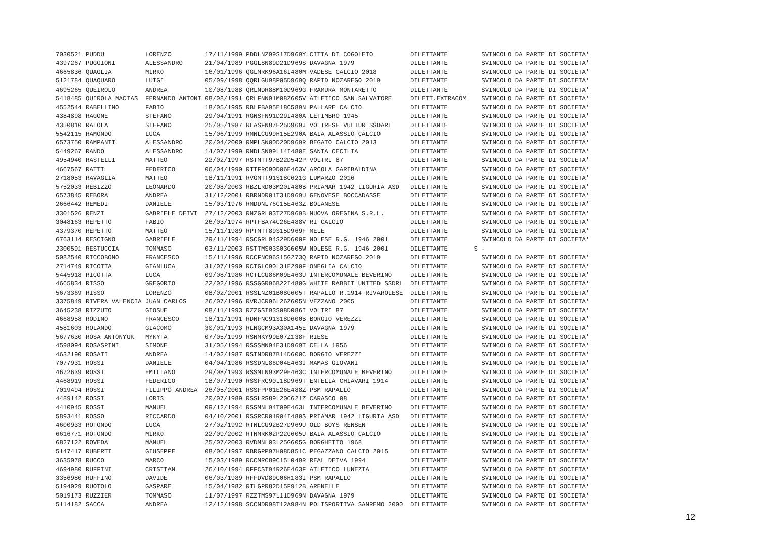| 7030521 PUDDU | LORENZO | 17/11/1999 PDDLNZ99S17D969Y CITTA DI COGOLETO | DILETTANTE | SVINCOLO DA PARTE DI SOCIETA' |
| 4397267 PUGGIONI | ALESSANDRO | 21/04/1989 PGGLSN89D21D969S DAVAGNA 1979 | DILETTANTE | SVINCOLO DA PARTE DI SOCIETA' |
| 4665836 QUAGLIA | MIRKO | 16/01/1996 QGLMRK96A16I480M VADESE CALCIO 2018 | DILETTANTE | SVINCOLO DA PARTE DI SOCIETA' |
| 5121784 QUAQUARO | LUIGI | 05/09/1998 QQRLGU98P05D969Q RAPID NOZAREGO 2019 | DILETTANTE | SVINCOLO DA PARTE DI SOCIETA' |
| 4695265 QUEIROLO | ANDREA | 10/08/1988 QRLNDR88M10D969G FRAMURA MONTARETTO | DILETTANTE | SVINCOLO DA PARTE DI SOCIETA' |
| 5418485 QUIROLA MACIAS | FERNANDO ANTONI | 08/08/1991 QRLFNN91M08Z605V ATLETICO SAN SALVATORE | DILETT.EXTRACOM | SVINCOLO DA PARTE DI SOCIETA' |
| 4552544 RABELLINO | FABIO | 18/05/1995 RBLFBA95E18C589N PALLARE CALCIO | DILETTANTE | SVINCOLO DA PARTE DI SOCIETA' |
| 4384898 RAGONE | STEFANO | 29/04/1991 RGNSFN91D29I480A LETIMBRO 1945 | DILETTANTE | SVINCOLO DA PARTE DI SOCIETA' |
| 4350810 RAIOLA | STEFANO | 25/05/1987 RLASFN87E25D969J VOLTRESE VULTUR SSDARL | DILETTANTE | SVINCOLO DA PARTE DI SOCIETA' |
| 5542115 RAMONDO | LUCA | 15/06/1999 RMNLCU99H15E290A BAIA ALASSIO CALCIO | DILETTANTE | SVINCOLO DA PARTE DI SOCIETA' |
| 6573750 RAMPANTI | ALESSANDRO | 20/04/2000 RMPLSN00D20D969R BEGATO CALCIO 2013 | DILETTANTE | SVINCOLO DA PARTE DI SOCIETA' |
| 5449267 RANDO | ALESSANDRO | 14/07/1999 RNDLSN99L14I480E SANTA CECILIA | DILETTANTE | SVINCOLO DA PARTE DI SOCIETA' |
| 4954940 RASTELLI | MATTEO | 22/02/1997 RSTMTT97B22D542P VOLTRI 87 | DILETTANTE | SVINCOLO DA PARTE DI SOCIETA' |
| 4667567 RATTI | FEDERICO | 06/04/1990 RTTFRC90D06E463V ARCOLA GARIBALDINA | DILETTANTE | SVINCOLO DA PARTE DI SOCIETA' |
| 2718053 RAVAGLIA | MATTEO | 18/11/1991 RVGMTT91S18C621G LUMARZO 2016 | DILETTANTE | SVINCOLO DA PARTE DI SOCIETA' |
| 5752033 REBIZZO | LEONARDO | 20/08/2003 RBZLRD03M20I480B PRIAMAR 1942 LIGURIA ASD | DILETTANTE | SVINCOLO DA PARTE DI SOCIETA' |
| 6573845 REBORA | ANDREA | 31/12/2001 RBRNDR01T31D969U GENOVESE BOCCADASSE | DILETTANTE | SVINCOLO DA PARTE DI SOCIETA' |
| 2666442 REMEDI | DANIELE | 15/03/1976 RMDDNL76C15E463Z BOLANESE | DILETTANTE | SVINCOLO DA PARTE DI SOCIETA' |
| 3301526 RENZI | GABRIELE DEIVI | 27/12/2003 RNZGRL03T27D969B NUOVA OREGINA S.R.L. | DILETTANTE | SVINCOLO DA PARTE DI SOCIETA' |
| 3048163 REPETTO | FABIO | 26/03/1974 RPTFBA74C26E488V RI CALCIO | DILETTANTE | SVINCOLO DA PARTE DI SOCIETA' |
| 4379370 REPETTO | MATTEO | 15/11/1989 RPTMTT89S15D969F MELE | DILETTANTE | SVINCOLO DA PARTE DI SOCIETA' |
| 6763114 RESCIGNO | GABRIELE | 29/11/1994 RSCGRL94S29D600F NOLESE R.G. 1946 2001 | DILETTANTE | SVINCOLO DA PARTE DI SOCIETA' |
| 2300591 RESTUCCIA | TOMMASO | 03/11/2003 RSTTMS03S03G605W NOLESE R.G. 1946 2001 | DILETTANTE | S - |
| 5082540 RICCOBONO | FRANCESCO | 15/11/1996 RCCFNC96S15G273Q RAPID NOZAREGO 2019 | DILETTANTE | SVINCOLO DA PARTE DI SOCIETA' |
| 2714749 RICOTTA | GIANLUCA | 31/07/1990 RCTGLC90L31E290F ONEGLIA CALCIO | DILETTANTE | SVINCOLO DA PARTE DI SOCIETA' |
| 5445918 RICOTTA | LUCA | 09/08/1986 RCTLCU86M09E463U INTERCOMUNALE BEVERINO | DILETTANTE | SVINCOLO DA PARTE DI SOCIETA' |
| 4665834 RISSO | GREGORIO | 22/02/1996 RSSGGR96B22I480G WHITE RABBIT UNITED SSDRL | DILETTANTE | SVINCOLO DA PARTE DI SOCIETA' |
| 5673369 RISSO | LORENZO | 08/02/2001 RSSLNZ01B08G605T RAPALLO R.1914 RIVAROLESE | DILETTANTE | SVINCOLO DA PARTE DI SOCIETA' |
| 3375849 RIVERA VALENCIA | JUAN CARLOS | 26/07/1996 RVRJCR96L26Z605N VEZZANO 2005 | DILETTANTE | SVINCOLO DA PARTE DI SOCIETA' |
| 3645238 RIZZUTO | GIOSUE | 08/11/1993 RZZGSI93S08D086I VOLTRI 87 | DILETTANTE | SVINCOLO DA PARTE DI SOCIETA' |
| 4668958 RODINO | FRANCESCO | 18/11/1991 RDNFNC91S18D600B BORGIO VEREZZI | DILETTANTE | SVINCOLO DA PARTE DI SOCIETA' |
| 4581603 ROLANDO | GIACOMO | 30/01/1993 RLNGCM93A30A145E DAVAGNA 1979 | DILETTANTE | SVINCOLO DA PARTE DI SOCIETA' |
| 5677630 ROSA ANTONYUK | MYKYTA | 07/05/1999 RSNMKY99E07Z138F RIESE | DILETTANTE | SVINCOLO DA PARTE DI SOCIETA' |
| 4598094 ROSASPINI | SIMONE | 31/05/1994 RSSSMN94E31D969T CELLA 1956 | DILETTANTE | SVINCOLO DA PARTE DI SOCIETA' |
| 4632190 ROSATI | ANDREA | 14/02/1987 RSTNDR87B14D600C BORGIO VEREZZI | DILETTANTE | SVINCOLO DA PARTE DI SOCIETA' |
| 7077931 ROSSI | DANIELE | 04/04/1986 RSSDNL86D04E463J MAMAS GIOVANI | DILETTANTE | SVINCOLO DA PARTE DI SOCIETA' |
| 4672639 ROSSI | EMILIANO | 29/08/1993 RSSMLN93M29E463C INTERCOMUNALE BEVERINO | DILETTANTE | SVINCOLO DA PARTE DI SOCIETA' |
| 4468919 ROSSI | FEDERICO | 18/07/1990 RSSFRC90L18D969T ENTELLA CHIAVARI 1914 | DILETTANTE | SVINCOLO DA PARTE DI SOCIETA' |
| 7019494 ROSSI | FILIPPO ANDREA | 26/05/2001 RSSFPP01E26E488Z PSM RAPALLO | DILETTANTE | SVINCOLO DA PARTE DI SOCIETA' |
| 4489142 ROSSI | LORIS | 20/07/1989 RSSLRS89L20C621Z CARASCO 08 | DILETTANTE | SVINCOLO DA PARTE DI SOCIETA' |
| 4410945 ROSSI | MANUEL | 09/12/1994 RSSMNL94T09E463L INTERCOMUNALE BEVERINO | DILETTANTE | SVINCOLO DA PARTE DI SOCIETA' |
| 5893441 ROSSO | RICCARDO | 04/10/2001 RSSRCR01R04I480S PRIAMAR 1942 LIGURIA ASD | DILETTANTE | SVINCOLO DA PARTE DI SOCIETA' |
| 4600933 ROTONDO | LUCA | 27/02/1992 RTNLCU92B27D969U OLD BOYS RENSEN | DILETTANTE | SVINCOLO DA PARTE DI SOCIETA' |
| 6616771 ROTONDO | MIRKO | 22/09/2002 RTNMRK02P22G605U BAIA ALASSIO CALCIO | DILETTANTE | SVINCOLO DA PARTE DI SOCIETA' |
| 6827122 ROVEDA | MANUEL | 25/07/2003 RVDMNL03L25G605G BORGHETTO 1968 | DILETTANTE | SVINCOLO DA PARTE DI SOCIETA' |
| 5147417 RUBERTI | GIUSEPPE | 08/06/1997 RBRGPP97H08D851C PEGAZZANO CALCIO 2015 | DILETTANTE | SVINCOLO DA PARTE DI SOCIETA' |
| 3635078 RUCCO | MARCO | 15/03/1989 RCCMRC89C15L049R REAL DEIVA 1994 | DILETTANTE | SVINCOLO DA PARTE DI SOCIETA' |
| 4694980 RUFFINI | CRISTIAN | 26/10/1994 RFFCST94R26E463F ATLETICO LUNEZIA | DILETTANTE | SVINCOLO DA PARTE DI SOCIETA' |
| 3356980 RUFFINO | DAVIDE | 06/03/1989 RFFDVD89C06H183I PSM RAPALLO | DILETTANTE | SVINCOLO DA PARTE DI SOCIETA' |
| 5194029 RUOTOLO | GASPARE | 15/04/1982 RTLGPR82D15F912B ARENELLE | DILETTANTE | SVINCOLO DA PARTE DI SOCIETA' |
| 5019173 RUZZIER | TOMMASO | 11/07/1997 RZZTMS97L11D969N DAVAGNA 1979 | DILETTANTE | SVINCOLO DA PARTE DI SOCIETA' |
| 5114182 SACCA | ANDREA | 12/12/1998 SCCNDR98T12A984N POLISPORTIVA SANREMO 2000 | DILETTANTE | SVINCOLO DA PARTE DI SOCIETA' |
12